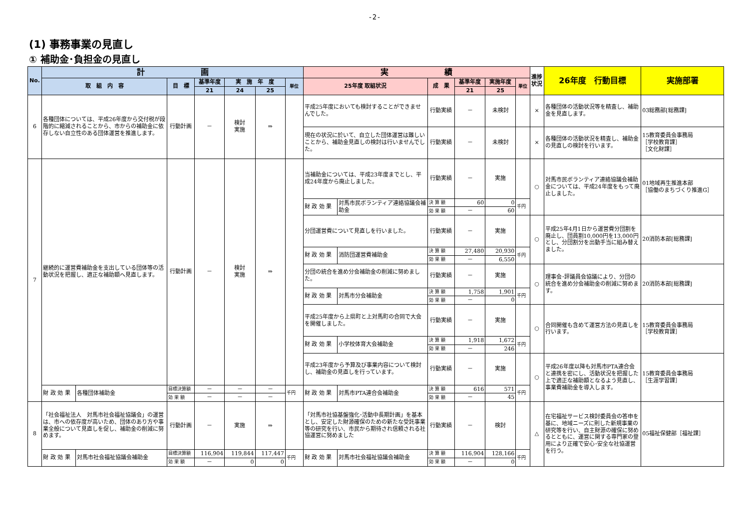-2-
(1) 事務事業の見直し
① 補助金･負担金の見直し
| No. | 計 画 | | | | | | | 実 績 | | | | | | 進捗状況 | 26年度 行動目標 | 実施部署 |
| --- | --- | --- | --- | --- | --- | --- | --- | --- | --- | --- | --- | --- | --- | --- | --- | --- |
| | 取 組 内 容 | | 目 標 | 基準年度 | 実 施 年 度 | | 単位 | 25年度 取組状況 | | 成 果 | 基準年度 | 実施年度 | 単位 | | | |
| | | | | 21 | 24 | 25 | | | | | 21 | 25 | | | | |
| 6 | 各種団体については、平成26年度から交付税が段階的に縮減されることから、市からの補助金に依存しない自立性のある団体運営を推進します。 | | 行動計画 | － | 検討 実施 | ⇒ | | 平成25年度においても検討することができませんでした。 | | 行動実績 | － | 未検討 | | × | 各種団体の活動状況等を精査し、補助金を見直します。 | 03総務部[総務課] |
| | | | | | | | | 現在の状況に於いて、自立した団体運営は難しいことから、補助金見直しの検討は行いませんでした。 | | 行動実績 | － | 未検討 | | × | 各種団体の活動状況を精査し、補助金の見直しの検討を行います。 | 15教育委員会事務局 ［学校教育課］ ［文化財課］ |
| 7 | 継続的に運営費補助金を支出している団体等の活動状況を把握し、適正な補助額へ見直します。 | | 行動計画 | － | 検討 実施 | ⇒ | | 当補助金については、平成23年度までとし、平成24年度から廃止しました。 | | 行動実績 | － | 実施 | | ○ | 対馬市民ボランティア連絡協議会補助金については、平成24年度をもって廃止しました。 | 01地域再生推進本部 ［協働のまちづくり推進G］ |
| | | | | | | | | 財 政 効 果 | 対馬市民ボランティア連絡協議会補助金 | 決 算 額 | 60 | 0 | 千円 | | | |
| | | | | | | | | | | 効 果 額 | － | 60 | | | | |
| | | | | | | | | 分団運営費について見直しを行いました。 | | 行動実績 | － | 実施 | | ○ | 平成25年4月1日から運営費分団割を廃止し、団員割10,000円を13,000円とし、分団割分を出動手当に組み替えました。 | 20消防本部[総務課] |
| | | | | | | | | 財 政 効 果 | 消防団運営費補助金 | 決 算 額 | 27,480 | 20,930 | 千円 | | | |
| | | | | | | | | | | 効 果 額 | － | 6,550 | | | | |
| | | | | | | | | 分団の統合を進め分会補助金の削減に努めました。 | | 行動実績 | － | 実施 | | ○ | 理事会･評議員会協議により、分団の統合を進め分会補助金の削減に努めます。 | 20消防本部[総務課] |
| | | | | | | | | 財 政 効 果 | 対馬市分会補助金 | 決 算 額 | 1,758 | 1,901 | 千円 | | | |
| | | | | | | | | | | 効 果 額 | － | 0 | | | | |
| | | | | | | | | 平成25年度から上県町と上対馬町の合同で大会を開催しました。 | | 行動実績 | － | 実施 | | ○ | 合同開催も含めて運営方法の見直しを行います。 | 15教育委員会事務局 ［学校教育課］ |
| | | | | | | | | 財 政 効 果 | 小学校体育大会補助金 | 決 算 額 | 1,918 | 1,672 | 千円 | | | |
| | | | | | | | | | | 効 果 額 | － | 246 | | | | |
| | | | | | | | | 平成23年度から予算及び事業内容について検討し、補助金の見直しを行っています。 | | 行動実績 | － | 実施 | | ○ | 平成26年度以降も対馬市PTA連合会と連携を密にし、活動状況を把握した上で適正な補助額となるよう見直し、事業費補助金を導入します。 | 15教育委員会事務局 ［生涯学習課］ |
| | 財 政 効 果 | 各種団体補助金 | 目標決算額 | － | － | － | 千円 | 財 政 効 果 | 対馬市PTA連合会補助金 | 決 算 額 | 616 | 571 | 千円 | | | |
| | | | 効 果 額 | － | － | － | | | | 効 果 額 | － | 45 | | | | |
| 8 | 「社会福祉法人 対馬市社会福祉協議会」の運営は、市への依存度が高いため、団体のあり方や事業全般について見直しを促し、補助金の削減に努めます。 | | 行動計画 | － | 実施 | ⇒ | | 「対馬市社協基盤強化･活動中長期計画」を基本とし、安定した財源確保のための新たな受託事業等の研究を行い、市民から期待され信頼される社協運営に努めました | | 行動実績 | － | 検討 | | △ | 在宅福祉サービス検討委員会の答申を基に、地域ニーズに則した新規事業の研究等を行い、自主財源の確保に努めるとともに、運営に関する専門家の登用により正確で安心･安全な社協運営を行う。 | 05福祉保健部［福祉課］ |
| | 財 政 効 果 | 対馬市社会福祉協議会補助金 | 目標決算額 | 116,904 | 119,844 | 117,447 | 千円 | 財 政 効 果 | 対馬市社会福祉協議会補助金 | 決 算 額 | 116,904 | 128,166 | 千円 | | | |
| | | | 効 果 額 | － | 0 | 0 | | | | 効 果 額 | － | 0 | | | | |